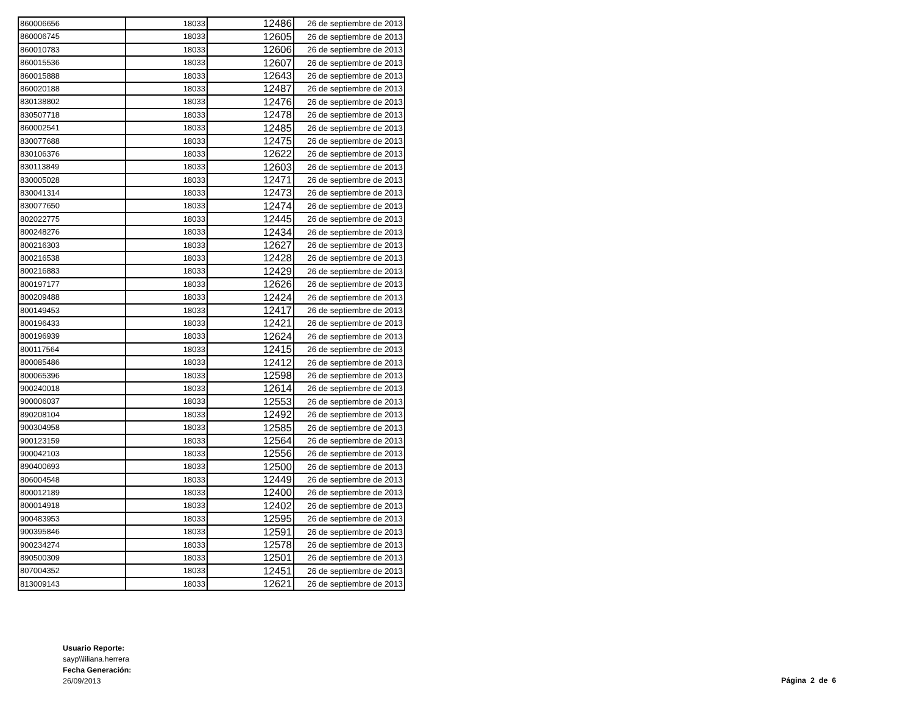| 860006656 | 18033 | 12486 | 26 de septiembre de 2013 |
| 860006745 | 18033 | 12605 | 26 de septiembre de 2013 |
| 860010783 | 18033 | 12606 | 26 de septiembre de 2013 |
| 860015536 | 18033 | 12607 | 26 de septiembre de 2013 |
| 860015888 | 18033 | 12643 | 26 de septiembre de 2013 |
| 860020188 | 18033 | 12487 | 26 de septiembre de 2013 |
| 830138802 | 18033 | 12476 | 26 de septiembre de 2013 |
| 830507718 | 18033 | 12478 | 26 de septiembre de 2013 |
| 860002541 | 18033 | 12485 | 26 de septiembre de 2013 |
| 830077688 | 18033 | 12475 | 26 de septiembre de 2013 |
| 830106376 | 18033 | 12622 | 26 de septiembre de 2013 |
| 830113849 | 18033 | 12603 | 26 de septiembre de 2013 |
| 830005028 | 18033 | 12471 | 26 de septiembre de 2013 |
| 830041314 | 18033 | 12473 | 26 de septiembre de 2013 |
| 830077650 | 18033 | 12474 | 26 de septiembre de 2013 |
| 802022775 | 18033 | 12445 | 26 de septiembre de 2013 |
| 800248276 | 18033 | 12434 | 26 de septiembre de 2013 |
| 800216303 | 18033 | 12627 | 26 de septiembre de 2013 |
| 800216538 | 18033 | 12428 | 26 de septiembre de 2013 |
| 800216883 | 18033 | 12429 | 26 de septiembre de 2013 |
| 800197177 | 18033 | 12626 | 26 de septiembre de 2013 |
| 800209488 | 18033 | 12424 | 26 de septiembre de 2013 |
| 800149453 | 18033 | 12417 | 26 de septiembre de 2013 |
| 800196433 | 18033 | 12421 | 26 de septiembre de 2013 |
| 800196939 | 18033 | 12624 | 26 de septiembre de 2013 |
| 800117564 | 18033 | 12415 | 26 de septiembre de 2013 |
| 800085486 | 18033 | 12412 | 26 de septiembre de 2013 |
| 800065396 | 18033 | 12598 | 26 de septiembre de 2013 |
| 900240018 | 18033 | 12614 | 26 de septiembre de 2013 |
| 900006037 | 18033 | 12553 | 26 de septiembre de 2013 |
| 890208104 | 18033 | 12492 | 26 de septiembre de 2013 |
| 900304958 | 18033 | 12585 | 26 de septiembre de 2013 |
| 900123159 | 18033 | 12564 | 26 de septiembre de 2013 |
| 900042103 | 18033 | 12556 | 26 de septiembre de 2013 |
| 890400693 | 18033 | 12500 | 26 de septiembre de 2013 |
| 806004548 | 18033 | 12449 | 26 de septiembre de 2013 |
| 800012189 | 18033 | 12400 | 26 de septiembre de 2013 |
| 800014918 | 18033 | 12402 | 26 de septiembre de 2013 |
| 900483953 | 18033 | 12595 | 26 de septiembre de 2013 |
| 900395846 | 18033 | 12591 | 26 de septiembre de 2013 |
| 900234274 | 18033 | 12578 | 26 de septiembre de 2013 |
| 890500309 | 18033 | 12501 | 26 de septiembre de 2013 |
| 807004352 | 18033 | 12451 | 26 de septiembre de 2013 |
| 813009143 | 18033 | 12621 | 26 de septiembre de 2013 |
Usuario Reporte:
sayp\\liliana.herrera
Fecha Generación:
26/09/2013
Página 2 de 6